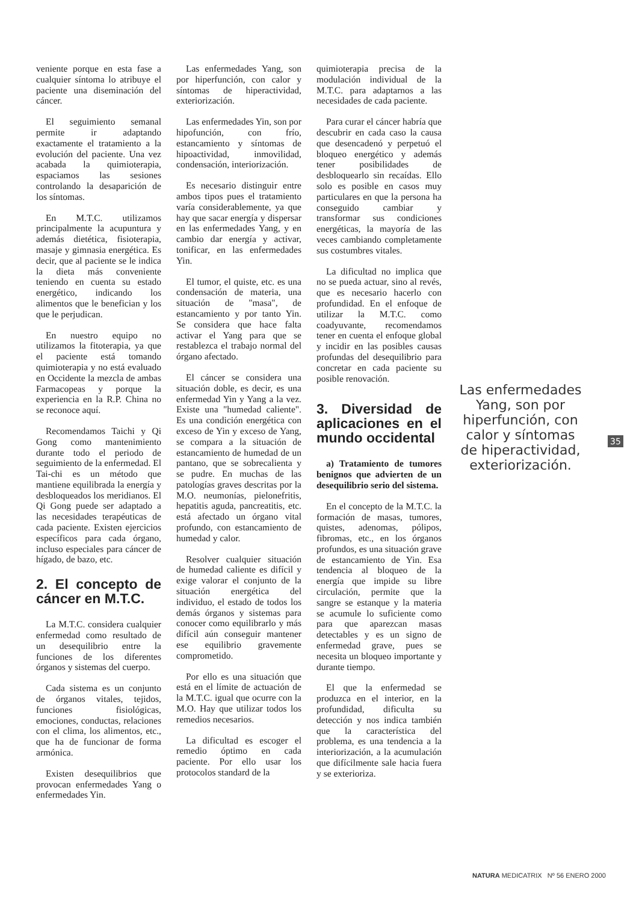veniente porque en esta fase a cualquier síntoma lo atribuye el paciente una diseminación del cáncer.
El seguimiento semanal permite ir adaptando exactamente el tratamiento a la evolución del paciente. Una vez acabada la quimioterapia, espaciamos las sesiones controlando la desaparición de los síntomas.
En M.T.C. utilizamos principalmente la acupuntura y además dietética, fisioterapia, masaje y gimnasia energética. Es decir, que al paciente se le indica la dieta más conveniente teniendo en cuenta su estado energético, indicando los alimentos que le benefician y los que le perjudican.
En nuestro equipo no utilizamos la fitoterapia, ya que el paciente está tomando quimioterapia y no está evaluado en Occidente la mezcla de ambas Farmacopeas y porque la experiencia en la R.P. China no se reconoce aquí.
Recomendamos Taichi y Qi Gong como mantenimiento durante todo el periodo de seguimiento de la enfermedad. El Tai-chi es un método que mantiene equilibrada la energía y desbloqueados los meridianos. El Qi Gong puede ser adaptado a las necesidades terapéuticas de cada paciente. Existen ejercicios específicos para cada órgano, incluso especiales para cáncer de hígado, de bazo, etc.
2. El concepto de cáncer en M.T.C.
La M.T.C. considera cualquier enfermedad como resultado de un desequilibrio entre la funciones de los diferentes órganos y sistemas del cuerpo.
Cada sistema es un conjunto de órganos vitales, tejidos, funciones fisiológicas, emociones, conductas, relaciones con el clima, los alimentos, etc., que ha de funcionar de forma armónica.
Existen desequilibrios que provocan enfermedades Yang o enfermedades Yin.
Las enfermedades Yang, son por hiperfunción, con calor y síntomas de hiperactividad, exteriorización.
Las enfermedades Yin, son por hipofunción, con frío, estancamiento y síntomas de hipoactividad, inmovilidad, condensación, interiorización.
Es necesario distinguir entre ambos tipos pues el tratamiento varía considerablemente, ya que hay que sacar energía y dispersar en las enfermedades Yang, y en cambio dar energía y activar, tonificar, en las enfermedades Yin.
El tumor, el quiste, etc. es una condensación de materia, una situación de "masa", de estancamiento y por tanto Yin. Se considera que hace falta activar el Yang para que se restablezca el trabajo normal del órgano afectado.
El cáncer se considera una situación doble, es decir, es una enfermedad Yin y Yang a la vez. Existe una "humedad caliente". Es una condición energética con exceso de Yin y exceso de Yang, se compara a la situación de estancamiento de humedad de un pantano, que se sobrecalienta y se pudre. En muchas de las patologías graves descritas por la M.O. neumonías, pielonefritis, hepatitis aguda, pancreatitis, etc. está afectado un órgano vital profundo, con estancamiento de humedad y calor.
Resolver cualquier situación de humedad caliente es difícil y exige valorar el conjunto de la situación energética del individuo, el estado de todos los demás órganos y sistemas para conocer como equilibrarlo y más difícil aún conseguir mantener ese equilibrio gravemente comprometido.
Por ello es una situación que está en el límite de actuación de la M.T.C. igual que ocurre con la M.O. Hay que utilizar todos los remedios necesarios.
La dificultad es escoger el remedio óptimo en cada paciente. Por ello usar los protocolos standard de la
quimioterapia precisa de la modulación individual de la M.T.C. para adaptarnos a las necesidades de cada paciente.
Para curar el cáncer habría que descubrir en cada caso la causa que desencadenó y perpetuó el bloqueo energético y además tener posibilidades de desbloquearlo sin recaídas. Ello solo es posible en casos muy particulares en que la persona ha conseguido cambiar y transformar sus condiciones energéticas, la mayoría de las veces cambiando completamente sus costumbres vitales.
La dificultad no implica que no se pueda actuar, sino al revés, que es necesario hacerlo con profundidad. En el enfoque de utilizar la M.T.C. como coadyuvante, recomendamos tener en cuenta el enfoque global y incidir en las posibles causas profundas del desequilibrio para concretar en cada paciente su posible renovación.
3. Diversidad de aplicaciones en el mundo occidental
a) Tratamiento de tumores benignos que advierten de un desequilibrio serio del sistema.
En el concepto de la M.T.C. la formación de masas, tumores, quistes, adenomas, pólipos, fibromas, etc., en los órganos profundos, es una situación grave de estancamiento de Yin. Esa tendencia al bloqueo de la energía que impide su libre circulación, permite que la sangre se estanque y la materia se acumule lo suficiente como para que aparezcan masas detectables y es un signo de enfermedad grave, pues se necesita un bloqueo importante y durante tiempo.
El que la enfermedad se produzca en el interior, en la profundidad, dificulta su detección y nos indica también que la característica del problema, es una tendencia a la interiorización, a la acumulación que difícilmente sale hacia fuera y se exterioriza.
Las enfermedades Yang, son por hiperfunción, con calor y síntomas de hiperactividad, exteriorización.
35
NATURA MEDICATRIX Nº 56 ENERO 2000